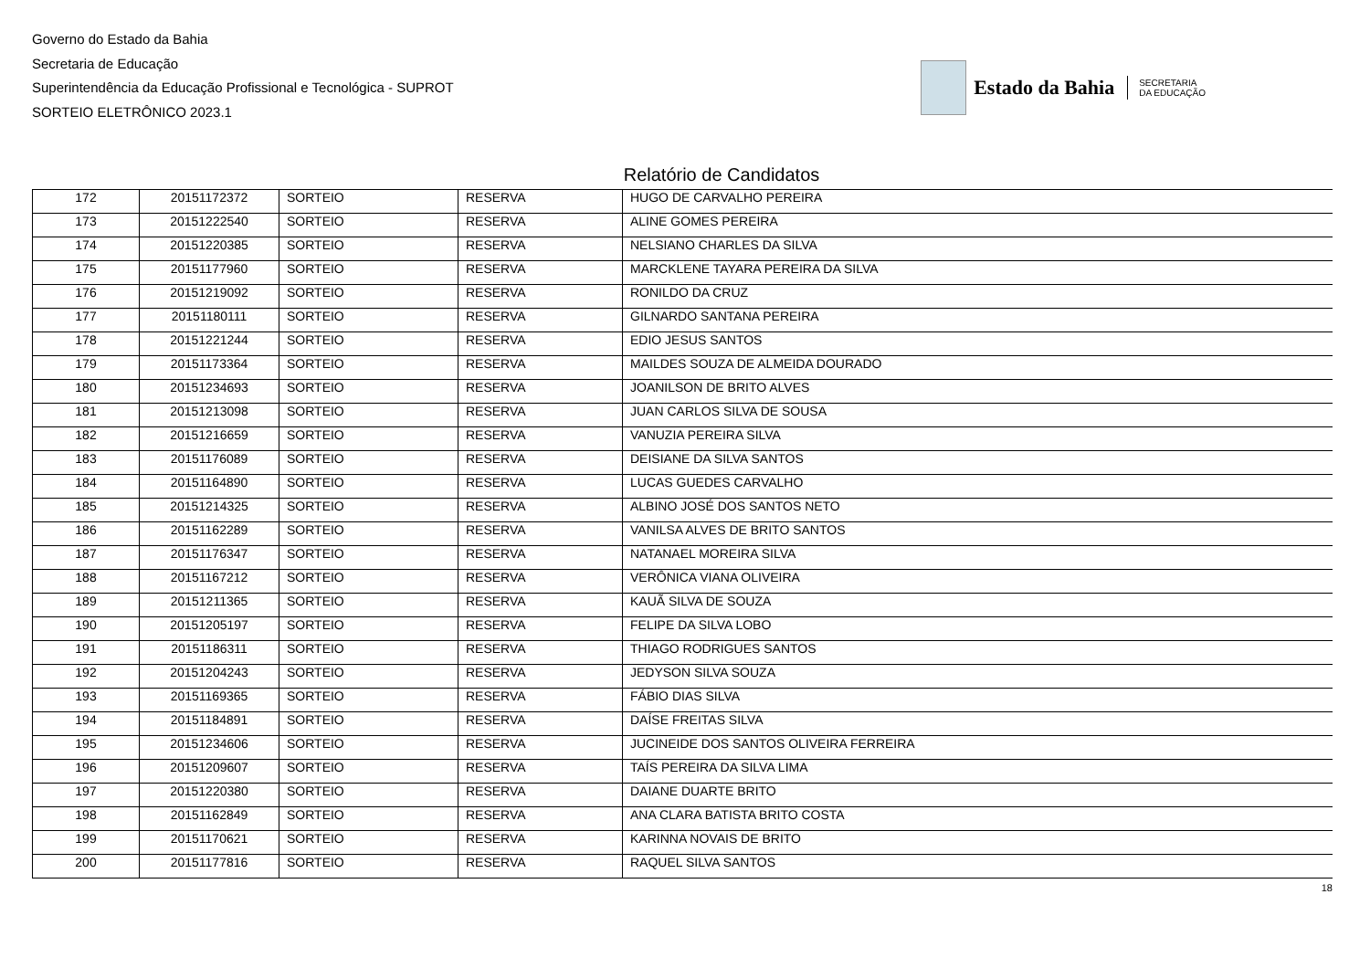Governo do Estado da Bahia
Secretaria de Educação
Superintendência da Educação Profissional e Tecnológica - SUPROT
SORTEIO ELETRÔNICO 2023.1
Estado da Bahia SECRETARIA
DA EDUCAÇÃO
Relatório de Candidatos
| 172 | 20151172372 | SORTEIO | RESERVA | HUGO DE CARVALHO PEREIRA |
| 173 | 20151222540 | SORTEIO | RESERVA | ALINE GOMES PEREIRA |
| 174 | 20151220385 | SORTEIO | RESERVA | NELSIANO CHARLES DA SILVA |
| 175 | 20151177960 | SORTEIO | RESERVA | MARCKLENE TAYARA PEREIRA DA SILVA |
| 176 | 20151219092 | SORTEIO | RESERVA | RONILDO DA CRUZ |
| 177 | 20151180111 | SORTEIO | RESERVA | GILNARDO SANTANA PEREIRA |
| 178 | 20151221244 | SORTEIO | RESERVA | EDIO JESUS SANTOS |
| 179 | 20151173364 | SORTEIO | RESERVA | MAILDES SOUZA DE ALMEIDA DOURADO |
| 180 | 20151234693 | SORTEIO | RESERVA | JOANILSON DE BRITO ALVES |
| 181 | 20151213098 | SORTEIO | RESERVA | JUAN CARLOS SILVA DE SOUSA |
| 182 | 20151216659 | SORTEIO | RESERVA | VANUZIA PEREIRA SILVA |
| 183 | 20151176089 | SORTEIO | RESERVA | DEISIANE DA SILVA SANTOS |
| 184 | 20151164890 | SORTEIO | RESERVA | LUCAS GUEDES CARVALHO |
| 185 | 20151214325 | SORTEIO | RESERVA | ALBINO JOSÉ DOS SANTOS NETO |
| 186 | 20151162289 | SORTEIO | RESERVA | VANILSA ALVES DE BRITO SANTOS |
| 187 | 20151176347 | SORTEIO | RESERVA | NATANAEL MOREIRA SILVA |
| 188 | 20151167212 | SORTEIO | RESERVA | VERÔNICA VIANA OLIVEIRA |
| 189 | 20151211365 | SORTEIO | RESERVA | KAUÃ SILVA DE SOUZA |
| 190 | 20151205197 | SORTEIO | RESERVA | FELIPE DA SILVA LOBO |
| 191 | 20151186311 | SORTEIO | RESERVA | THIAGO RODRIGUES SANTOS |
| 192 | 20151204243 | SORTEIO | RESERVA | JEDYSON SILVA SOUZA |
| 193 | 20151169365 | SORTEIO | RESERVA | FÁBIO DIAS SILVA |
| 194 | 20151184891 | SORTEIO | RESERVA | DAÍSE FREITAS SILVA |
| 195 | 20151234606 | SORTEIO | RESERVA | JUCINEIDE DOS SANTOS OLIVEIRA FERREIRA |
| 196 | 20151209607 | SORTEIO | RESERVA | TAÍS PEREIRA DA SILVA LIMA |
| 197 | 20151220380 | SORTEIO | RESERVA | DAIANE DUARTE BRITO |
| 198 | 20151162849 | SORTEIO | RESERVA | ANA CLARA BATISTA BRITO COSTA |
| 199 | 20151170621 | SORTEIO | RESERVA | KARINNA NOVAIS DE BRITO |
| 200 | 20151177816 | SORTEIO | RESERVA | RAQUEL SILVA SANTOS |
18